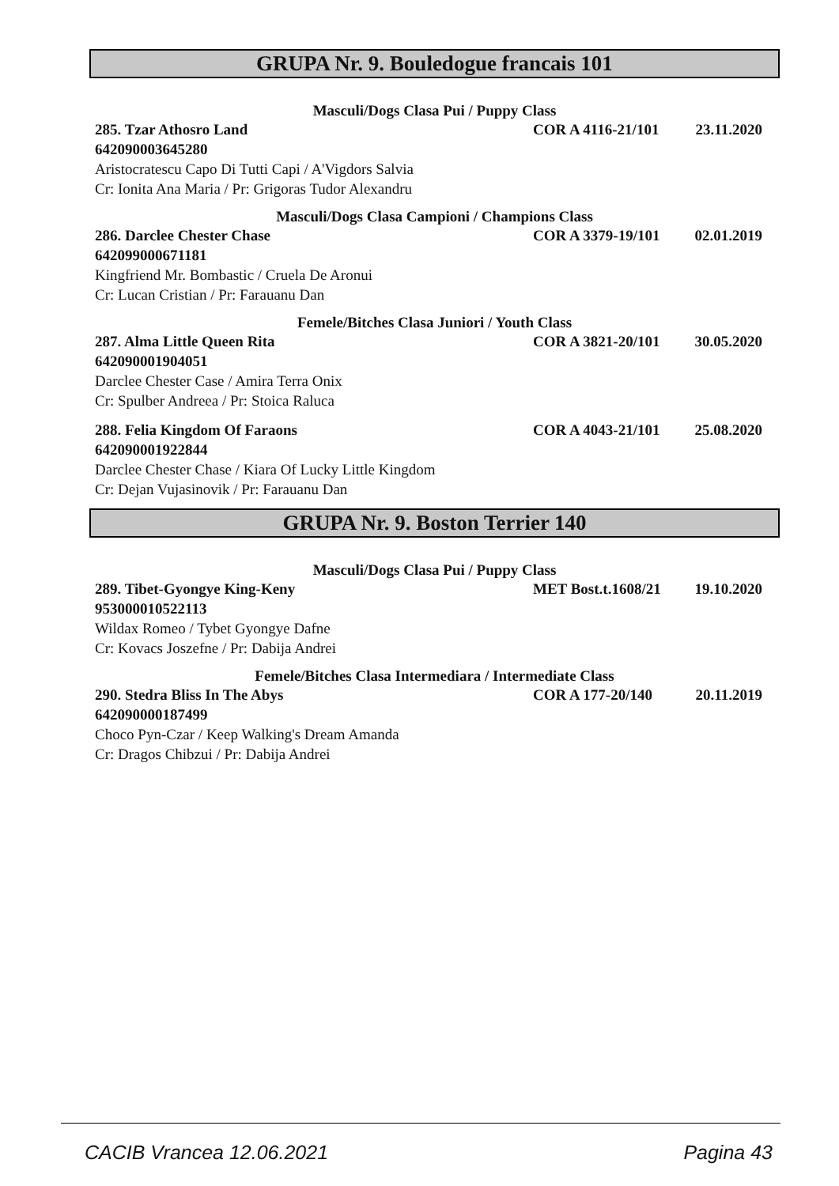GRUPA Nr. 9. Bouledogue francais 101
Masculi/Dogs Clasa Pui / Puppy Class
285. Tzar Athosro Land COR A 4116-21/101 23.11.2020
642090003645280
Aristocratescu Capo Di Tutti Capi / A'Vigdors Salvia
Cr: Ionita Ana Maria / Pr: Grigoras Tudor Alexandru
Masculi/Dogs Clasa Campioni / Champions Class
286. Darclee Chester Chase COR A 3379-19/101 02.01.2019
642099000671181
Kingfriend Mr. Bombastic / Cruela De Aronui
Cr: Lucan Cristian / Pr: Farauanu Dan
Femele/Bitches Clasa Juniori / Youth Class
287. Alma Little Queen Rita COR A 3821-20/101 30.05.2020
642090001904051
Darclee Chester Case / Amira Terra Onix
Cr: Spulber Andreea / Pr: Stoica Raluca
288. Felia Kingdom Of Faraons COR A 4043-21/101 25.08.2020
642090001922844
Darclee Chester Chase / Kiara Of Lucky Little Kingdom
Cr: Dejan Vujasinovik / Pr: Farauanu Dan
GRUPA Nr. 9. Boston Terrier 140
Masculi/Dogs Clasa Pui / Puppy Class
289. Tibet-Gyongye King-Keny MET Bost.t.1608/21 19.10.2020
953000010522113
Wildax Romeo / Tybet Gyongye Dafne
Cr: Kovacs Joszefne / Pr: Dabija Andrei
Femele/Bitches Clasa Intermediara / Intermediate Class
290. Stedra Bliss In The Abys COR A 177-20/140 20.11.2019
642090000187499
Choco Pyn-Czar / Keep Walking's Dream Amanda
Cr: Dragos Chibzui / Pr: Dabija Andrei
CACIB Vrancea 12.06.2021 Pagina 43